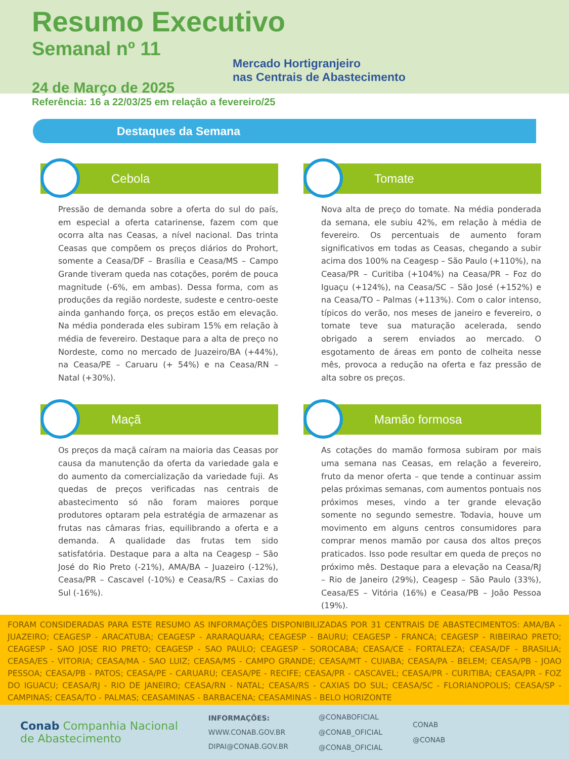Resumo Executivo
Semanal nº 11
Mercado Hortigranjeiro
nas Centrais de Abastecimento
24 de Março de 2025
Referência: 16 a 22/03/25 em relação a fevereiro/25
Destaques da Semana
Cebola
Pressão de demanda sobre a oferta do sul do país, em especial a oferta catarinense, fazem com que ocorra alta nas Ceasas, a nível nacional. Das trinta Ceasas que compõem os preços diários do Prohort, somente a Ceasa/DF – Brasília e Ceasa/MS – Campo Grande tiveram queda nas cotações, porém de pouca magnitude (-6%, em ambas). Dessa forma, com as produções da região nordeste, sudeste e centro-oeste ainda ganhando força, os preços estão em elevação. Na média ponderada eles subiram 15% em relação à média de fevereiro. Destaque para a alta de preço no Nordeste, como no mercado de Juazeiro/BA (+44%), na Ceasa/PE – Caruaru (+ 54%) e na Ceasa/RN – Natal (+30%).
Tomate
Nova alta de preço do tomate. Na média ponderada da semana, ele subiu 42%, em relação à média de fevereiro. Os percentuais de aumento foram significativos em todas as Ceasas, chegando a subir acima dos 100% na Ceagesp – São Paulo (+110%), na Ceasa/PR – Curitiba (+104%) na Ceasa/PR – Foz do Iguaçu (+124%), na Ceasa/SC – São José (+152%) e na Ceasa/TO – Palmas (+113%). Com o calor intenso, típicos do verão, nos meses de janeiro e fevereiro, o tomate teve sua maturação acelerada, sendo obrigado a serem enviados ao mercado. O esgotamento de áreas em ponto de colheita nesse mês, provoca a redução na oferta e faz pressão de alta sobre os preços.
Maçã
Os preços da maçã caíram na maioria das Ceasas por causa da manutenção da oferta da variedade gala e do aumento da comercialização da variedade fuji. As quedas de preços verificadas nas centrais de abastecimento só não foram maiores porque produtores optaram pela estratégia de armazenar as frutas nas câmaras frias, equilibrando a oferta e a demanda. A qualidade das frutas tem sido satisfatória. Destaque para a alta na Ceagesp – São José do Rio Preto (-21%), AMA/BA – Juazeiro (-12%), Ceasa/PR – Cascavel (-10%) e Ceasa/RS – Caxias do Sul (-16%).
Mamão formosa
As cotações do mamão formosa subiram por mais uma semana nas Ceasas, em relação a fevereiro, fruto da menor oferta – que tende a continuar assim pelas próximas semanas, com aumentos pontuais nos próximos meses, vindo a ter grande elevação somente no segundo semestre. Todavia, houve um movimento em alguns centros consumidores para comprar menos mamão por causa dos altos preços praticados. Isso pode resultar em queda de preços no próximo mês. Destaque para a elevação na Ceasa/RJ – Rio de Janeiro (29%), Ceagesp – São Paulo (33%), Ceasa/ES – Vitória (16%) e Ceasa/PB – João Pessoa (19%).
FORAM CONSIDERADAS PARA ESTE RESUMO AS INFORMAÇÕES DISPONIBILIZADAS POR 31 CENTRAIS DE ABASTECIMENTOS: AMA/BA - JUAZEIRO; CEAGESP - ARACATUBA; CEAGESP - ARARAQUARA; CEAGESP - BAURU; CEAGESP - FRANCA; CEAGESP - RIBEIRAO PRETO; CEAGESP - SAO JOSE RIO PRETO; CEAGESP - SAO PAULO; CEAGESP - SOROCABA; CEASA/CE - FORTALEZA; CEASA/DF - BRASILIA; CEASA/ES - VITORIA; CEASA/MA - SAO LUIZ; CEASA/MS - CAMPO GRANDE; CEASA/MT - CUIABA; CEASA/PA - BELEM; CEASA/PB - JOAO PESSOA; CEASA/PB - PATOS; CEASA/PE - CARUARU; CEASA/PE - RECIFE; CEASA/PR - CASCAVEL; CEASA/PR - CURITIBA; CEASA/PR - FOZ DO IGUACU; CEASA/RJ - RIO DE JANEIRO; CEASA/RN - NATAL; CEASA/RS - CAXIAS DO SUL; CEASA/SC - FLORIANOPOLIS; CEASA/SP - CAMPINAS; CEASA/TO - PALMAS; CEASAMINAS - BARBACENA; CEASAMINAS - BELO HORIZONTE
Conab Companhia Nacional
de Abastecimento
INFORMAÇÕES:
WWW.CONAB.GOV.BR
DIPAI@CONAB.GOV.BR
@CONABOFICIAL
@CONAB_OFICIAL
@CONAB_OFICIAL
CONAB
@CONAB